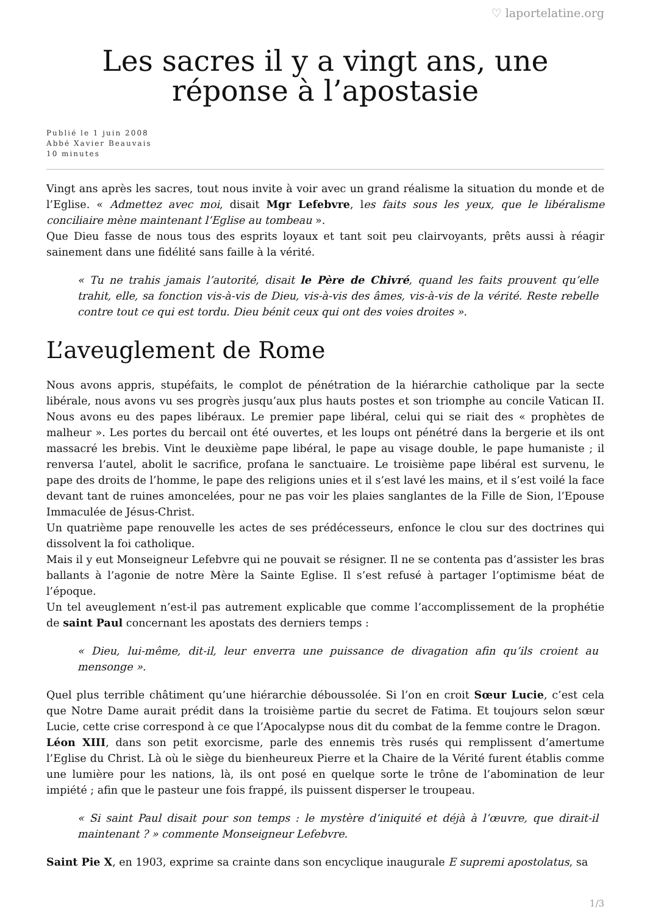♡ laportelatine.org
Les sacres il y a vingt ans, une réponse à l’apostasie
Publié le 1 juin 2008
Abbé Xavier Beauvais
10 minutes
Vingt ans après les sacres, tout nous invite à voir avec un grand réalisme la situation du monde et de l’Eglise. « Admettez avec moi, disait Mgr Lefebvre, les faits sous les yeux, que le libéralisme conciliaire mène maintenant l’Eglise au tombeau ».
Que Dieu fasse de nous tous des esprits loyaux et tant soit peu clairvoyants, prêts aussi à réagir sainement dans une fidélité sans faille à la vérité.
« Tu ne trahis jamais l’autorité, disait le Père de Chivré, quand les faits prouvent qu’elle trahit, elle, sa fonction vis-à-vis de Dieu, vis-à-vis des âmes, vis-à-vis de la vérité. Reste rebelle contre tout ce qui est tordu. Dieu bénit ceux qui ont des voies droites ».
L’aveuglement de Rome
Nous avons appris, stupéfaits, le complot de pénétration de la hiérarchie catholique par la secte libérale, nous avons vu ses progrès jusqu’aux plus hauts postes et son triomphe au concile Vatican II. Nous avons eu des papes libéraux. Le premier pape libéral, celui qui se riait des « prophètes de malheur ». Les portes du bercail ont été ouvertes, et les loups ont pénétré dans la bergerie et ils ont massacré les brebis. Vint le deuxième pape libéral, le pape au visage double, le pape humaniste ; il renversa l’autel, abolit le sacrifice, profana le sanctuaire. Le troisième pape libéral est survenu, le pape des droits de l’homme, le pape des religions unies et il s’est lavé les mains, et il s’est voilé la face devant tant de ruines amoncelées, pour ne pas voir les plaies sanglantes de la Fille de Sion, l’Epouse Immaculée de Jésus-Christ.
Un quatrième pape renouvelle les actes de ses prédécesseurs, enfonce le clou sur des doctrines qui dissolvent la foi catholique.
Mais il y eut Monseigneur Lefebvre qui ne pouvait se résigner. Il ne se contenta pas d’assister les bras ballants à l’agonie de notre Mère la Sainte Eglise. Il s’est refusé à partager l’optimisme béat de l’époque.
Un tel aveuglement n’est-il pas autrement explicable que comme l’accomplissement de la prophétie de saint Paul concernant les apostats des derniers temps :
« Dieu, lui-même, dit-il, leur enverra une puissance de divagation afin qu’ils croient au mensonge ».
Quel plus terrible châtiment qu’une hiérarchie déboussolée. Si l’on en croit Sœur Lucie, c’est cela que Notre Dame aurait prédit dans la troisième partie du secret de Fatima. Et toujours selon sœur Lucie, cette crise correspond à ce que l’Apocalypse nous dit du combat de la femme contre le Dragon.
Léon XIII, dans son petit exorcisme, parle des ennemis très rusés qui remplissent d’amertume l’Eglise du Christ. Là où le siège du bienheureux Pierre et la Chaire de la Vérité furent établis comme une lumière pour les nations, là, ils ont posé en quelque sorte le trône de l’abomination de leur impiété ; afin que le pasteur une fois frappé, ils puissent disperser le troupeau.
« Si saint Paul disait pour son temps : le mystère d’iniquité et déjà à l’œuvre, que dirait-il maintenant ? » commente Monseigneur Lefebvre.
Saint Pie X, en 1903, exprime sa crainte dans son encyclique inaugurale E supremi apostolatus, sa
1/3